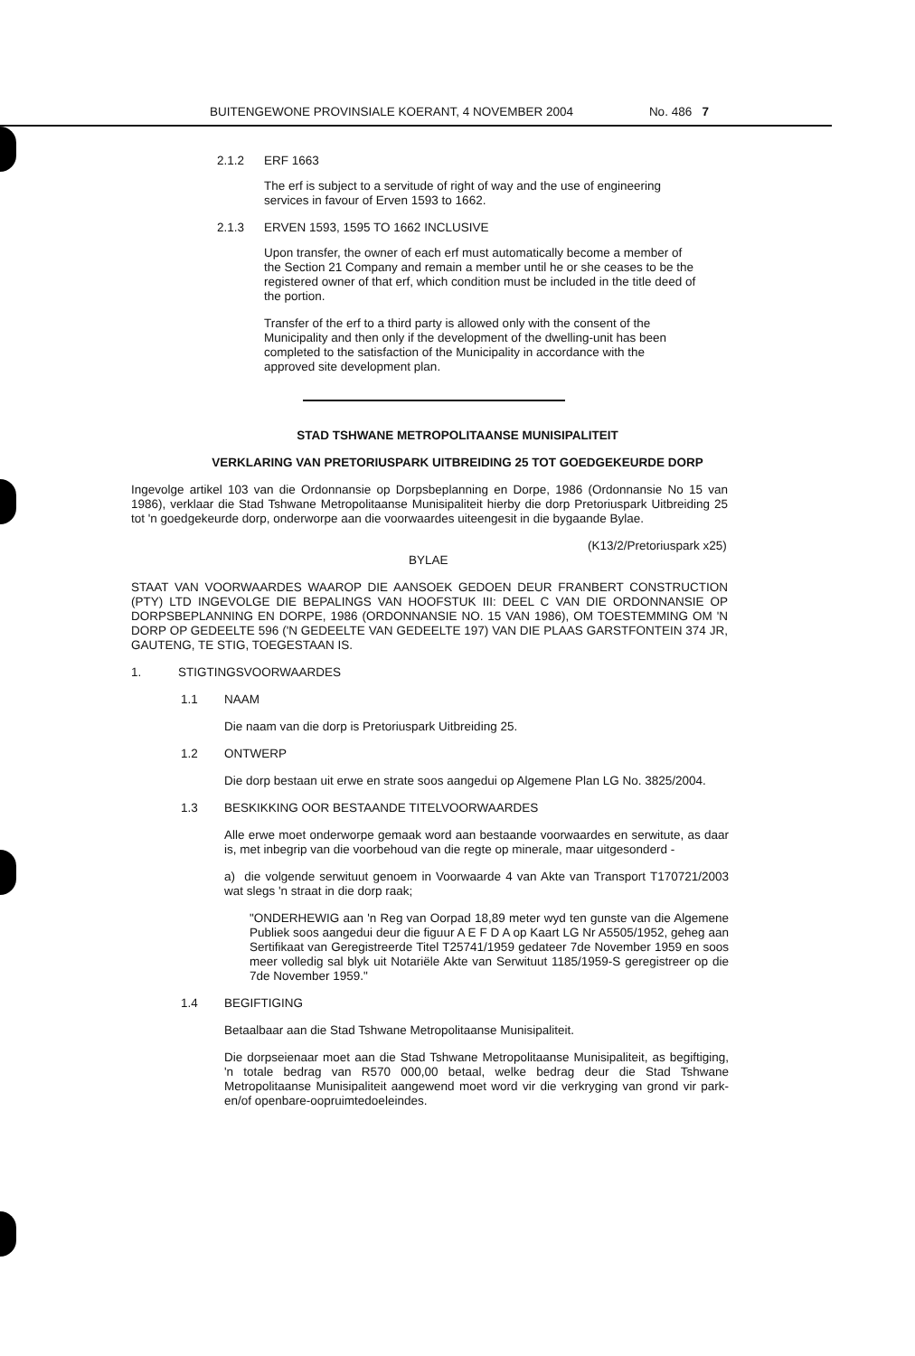BUITENGEWONE PROVINSIALE KOERANT, 4 NOVEMBER 2004 No. 486 7
2.1.2 ERF 1663
The erf is subject to a servitude of right of way and the use of engineering services in favour of Erven 1593 to 1662.
2.1.3 ERVEN 1593, 1595 TO 1662 INCLUSIVE
Upon transfer, the owner of each erf must automatically become a member of the Section 21 Company and remain a member until he or she ceases to be the registered owner of that erf, which condition must be included in the title deed of the portion.
Transfer of the erf to a third party is allowed only with the consent of the Municipality and then only if the development of the dwelling-unit has been completed to the satisfaction of the Municipality in accordance with the approved site development plan.
STAD TSHWANE METROPOLITAANSE MUNISIPALITEIT
VERKLARING VAN PRETORIUSPARK UITBREIDING 25 TOT GOEDGEKEURDE DORP
Ingevolge artikel 103 van die Ordonnansie op Dorpsbeplanning en Dorpe, 1986 (Ordonnansie No 15 van 1986), verklaar die Stad Tshwane Metropolitaanse Munisipaliteit hierby die dorp Pretoriuspark Uitbreiding 25 tot 'n goedgekeurde dorp, onderworpe aan die voorwaardes uiteengesit in die bygaande Bylae.
(K13/2/Pretoriuspark x25)
BYLAE
STAAT VAN VOORWAARDES WAAROP DIE AANSOEK GEDOEN DEUR FRANBERT CONSTRUCTION (PTY) LTD INGEVOLGE DIE BEPALINGS VAN HOOFSTUK III: DEEL C VAN DIE ORDONNANSIE OP DORPSBEPLANNING EN DORPE, 1986 (ORDONNANSIE NO. 15 VAN 1986), OM TOESTEMMING OM 'N DORP OP GEDEELTE 596 ('N GEDEELTE VAN GEDEELTE 197) VAN DIE PLAAS GARSTFONTEIN 374 JR, GAUTENG, TE STIG, TOEGESTAAN IS.
1. STIGTINGSVOORWAARDES
1.1 NAAM
Die naam van die dorp is Pretoriuspark Uitbreiding 25.
1.2 ONTWERP
Die dorp bestaan uit erwe en strate soos aangedui op Algemene Plan LG No. 3825/2004.
1.3 BESKIKKING OOR BESTAANDE TITELVOORWAARDES
Alle erwe moet onderworpe gemaak word aan bestaande voorwaardes en serwitute, as daar is, met inbegrip van die voorbehoud van die regte op minerale, maar uitgesonderd -
a) die volgende serwituut genoem in Voorwaarde 4 van Akte van Transport T170721/2003 wat slegs 'n straat in die dorp raak;
"ONDERHEWIG aan 'n Reg van Oorpad 18,89 meter wyd ten gunste van die Algemene Publiek soos aangedui deur die figuur A E F D A op Kaart LG Nr A5505/1952, geheg aan Sertifikaat van Geregistreerde Titel T25741/1959 gedateer 7de November 1959 en soos meer volledig sal blyk uit Notariële Akte van Serwituut 1185/1959-S geregistreer op die 7de November 1959."
1.4 BEGIFTIGING
Betaalbaar aan die Stad Tshwane Metropolitaanse Munisipaliteit.
Die dorpseienaar moet aan die Stad Tshwane Metropolitaanse Munisipaliteit, as begiftiging, 'n totale bedrag van R570 000,00 betaal, welke bedrag deur die Stad Tshwane Metropolitaanse Munisipaliteit aangewend moet word vir die verkryging van grond vir park- en/of openbare-oopruimtedoeleindes.